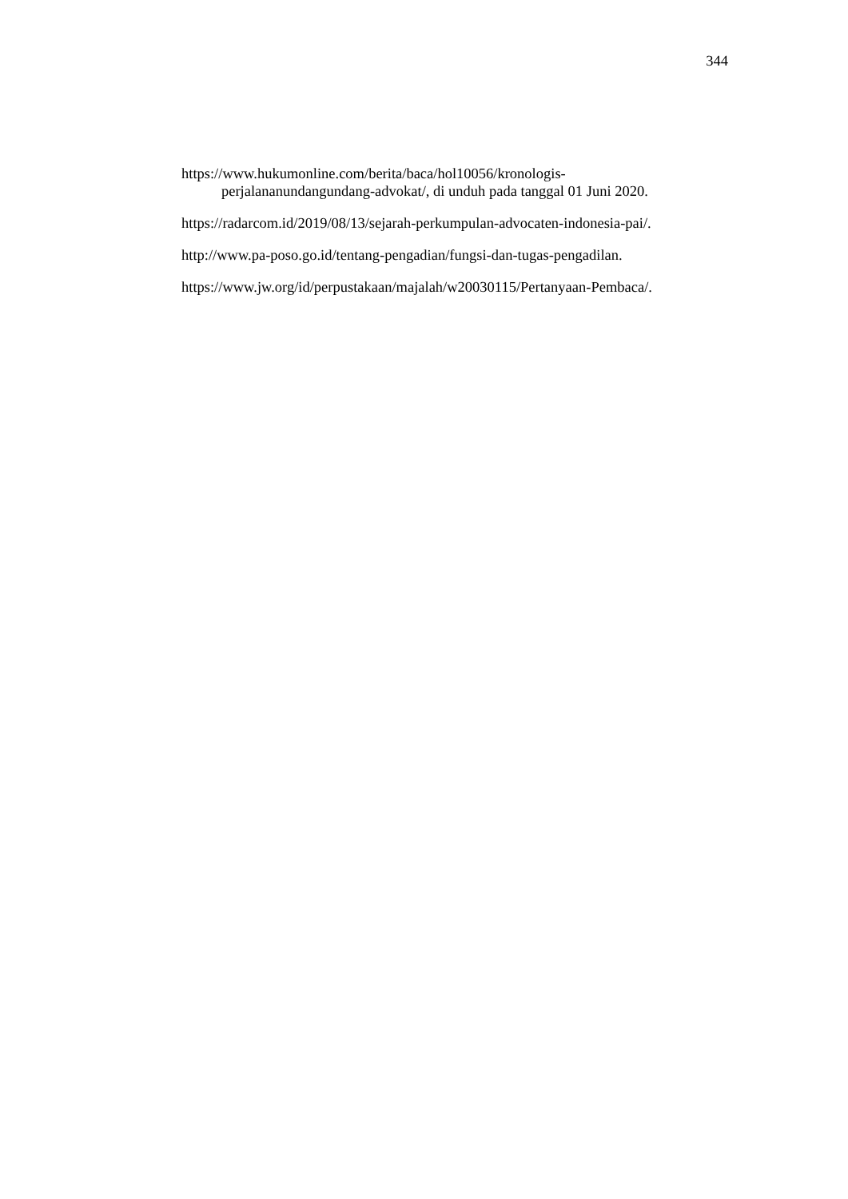344
https://www.hukumonline.com/berita/baca/hol10056/kronologis-
perjalananundangundang-advokat/, di unduh pada tanggal 01 Juni 2020.
https://radarcom.id/2019/08/13/sejarah-perkumpulan-advocaten-indonesia-pai/.
http://www.pa-poso.go.id/tentang-pengadian/fungsi-dan-tugas-pengadilan.
https://www.jw.org/id/perpustakaan/majalah/w20030115/Pertanyaan-Pembaca/.